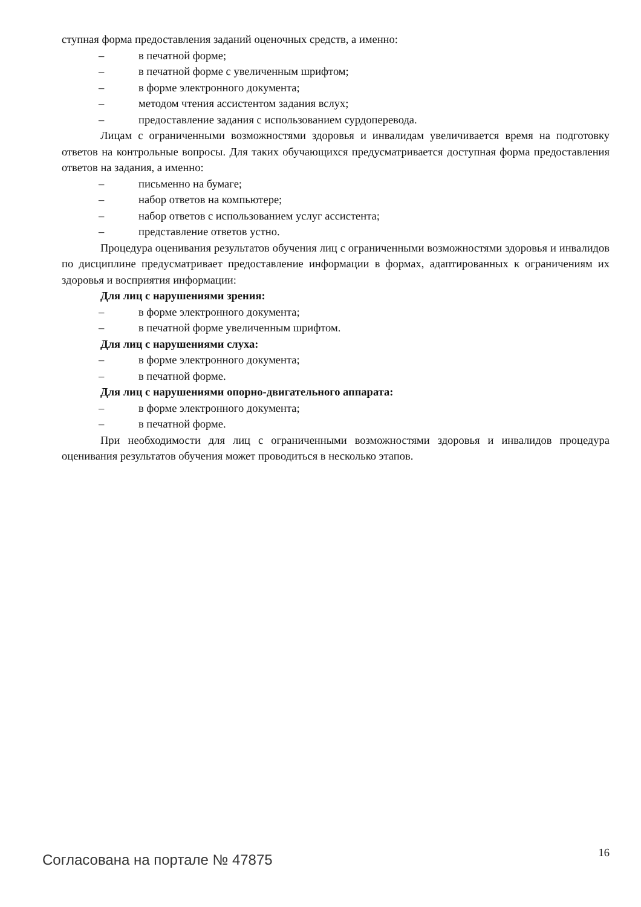ступная форма предоставления заданий оценочных средств, а именно:
– в печатной форме;
– в печатной форме с увеличенным шрифтом;
– в форме электронного документа;
– методом чтения ассистентом задания вслух;
– предоставление задания с использованием сурдоперевода.
Лицам с ограниченными возможностями здоровья и инвалидам увеличивается время на подготовку ответов на контрольные вопросы. Для таких обучающихся предусматривается доступная форма предоставления ответов на задания, а именно:
– письменно на бумаге;
– набор ответов на компьютере;
– набор ответов с использованием услуг ассистента;
– представление ответов устно.
Процедура оценивания результатов обучения лиц с ограниченными возможностями здоровья и инвалидов по дисциплине предусматривает предоставление информации в формах, адаптированных к ограничениям их здоровья и восприятия информации:
Для лиц с нарушениями зрения:
– в форме электронного документа;
– в печатной форме увеличенным шрифтом.
Для лиц с нарушениями слуха:
– в форме электронного документа;
– в печатной форме.
Для лиц с нарушениями опорно-двигательного аппарата:
– в форме электронного документа;
– в печатной форме.
При необходимости для лиц с ограниченными возможностями здоровья и инвалидов процедура оценивания результатов обучения может проводиться в несколько этапов.
Согласована на портале № 47875 16